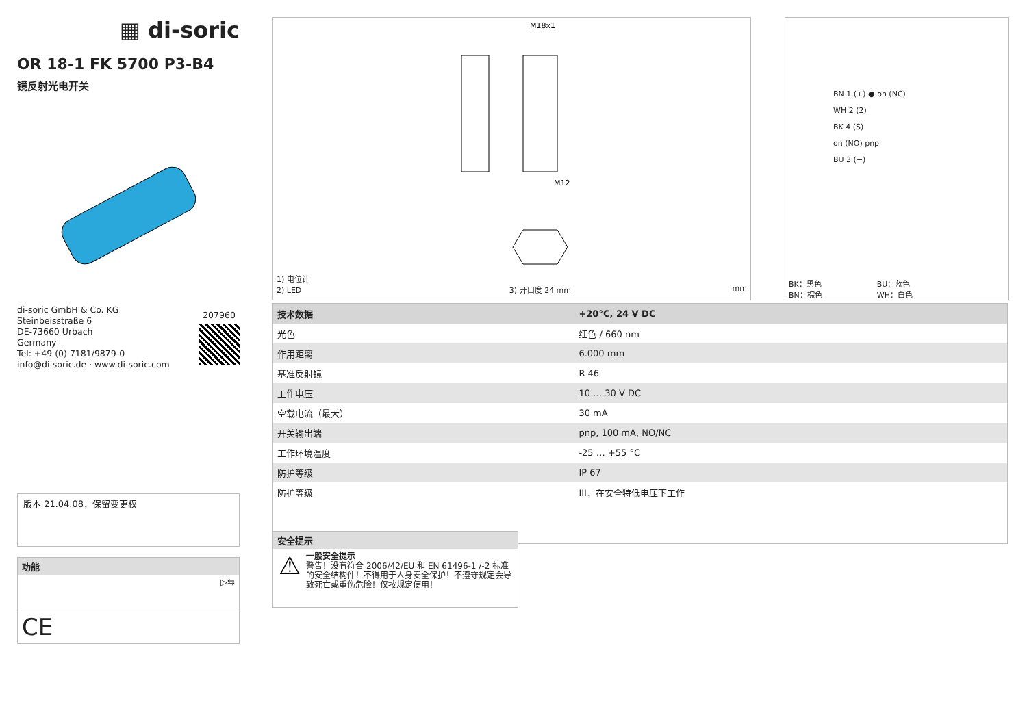▦ di-soric
OR 18-1 FK 5700 P3-B4
镜反射光电开关
di-soric GmbH & Co. KG
Steinbeisstraße 6
DE-73660 Urbach
Germany
Tel: +49 (0) 7181/9879-0
info@di-soric.de · www.di-soric.com
207960
版本 21.04.08，保留变更权
功能
▷⇆
CE
M18x1
M12
1) 电位计
2) LED 3) 开口度 24 mm mm
BN 1 (+) ● on (NC)
WH 2 (2)
BK 4 (S)
on (NO) pnp
BU 3 (−)
BK：黑色
BN：棕色 BU：蓝色
WH：白色
| 技术数据 | +20°C, 24 V DC |
| --- | --- |
| 光色 | 红色 / 660 nm |
| 作用距离 | 6.000 mm |
| 基准反射镜 | R 46 |
| 工作电压 | 10 … 30 V DC |
| 空载电流（最大） | 30 mA |
| 开关输出端 | pnp, 100 mA, NO/NC |
| 工作环境温度 | -25 … +55 °C |
| 防护等级 | IP 67 |
| 防护等级 | III，在安全特低电压下工作 |
安全提示
⚠
一般安全提示
警告！没有符合 2006/42/EU 和 EN 61496-1 /-2 标准的安全结构件！不得用于人身安全保护！不遵守规定会导致死亡或重伤危险！仅按规定使用！